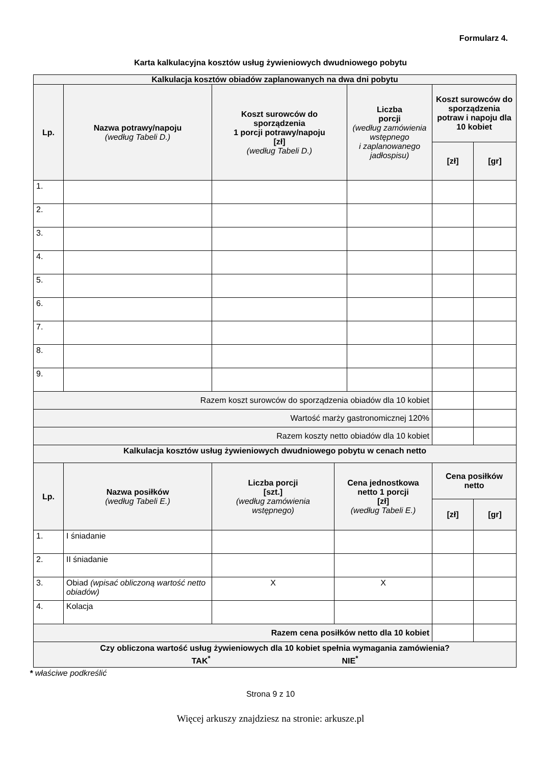Formularz 4.
Karta kalkulacyjna kosztów usług żywieniowych dwudniowego pobytu
| Kalkulacja kosztów obiadów zaplanowanych na dwa dni pobytu | | | | | | |
| --- | --- | --- | --- | --- | --- | --- |
| Lp. | Nazwa potrawy/napoju (według Tabeli D.) | Koszt surowców do sporządzenia 1 porcji potrawy/napoju [zł] (według Tabeli D.) | | Liczba porcji (według zamówienia wstępnego i zaplanowanego jadłospisu) | Koszt surowców do sporządzenia potraw i napoju dla 10 kobiet | |
| | | | | | [zł] | [gr] |
| 1. | | | | | | |
| 2. | | | | | | |
| 3. | | | | | | |
| 4. | | | | | | |
| 5. | | | | | | |
| 6. | | | | | | |
| 7. | | | | | | |
| 8. | | | | | | |
| 9. | | | | | | |
| Razem koszt surowców do sporządzenia obiadów dla 10 kobiet | | | | | | |
| Wartość marży gastronomicznej 120% | | | | | | |
| Razem koszty netto obiadów dla 10 kobiet | | | | | | |
| Kalkulacja kosztów usług żywieniowych dwudniowego pobytu w cenach netto | | | | | | |
| Lp. | Nazwa posiłków (według Tabeli E.) | Liczba porcji [szt.] (według zamówienia wstępnego) | Cena jednostkowa netto 1 porcji [zł] (według Tabeli E.) | | Cena posiłków netto | |
| | | | | | [zł] | [gr] |
| 1. | I śniadanie | | | | | |
| 2. | II śniadanie | | | | | |
| 3. | Obiad (wpisać obliczoną wartość netto obiadów) | X | X | | | |
| 4. | Kolacja | | | | | |
| Razem cena posiłków netto dla 10 kobiet | | | | | | |
| Czy obliczona wartość usług żywieniowych dla 10 kobiet spełnia wymagania zamówienia? TAK<sup>*</sup> NIE<sup>*</sup> | | | | | | |
* właściwe podkreślić
Strona 9 z 10
Więcej arkuszy znajdziesz na stronie: arkusze.pl